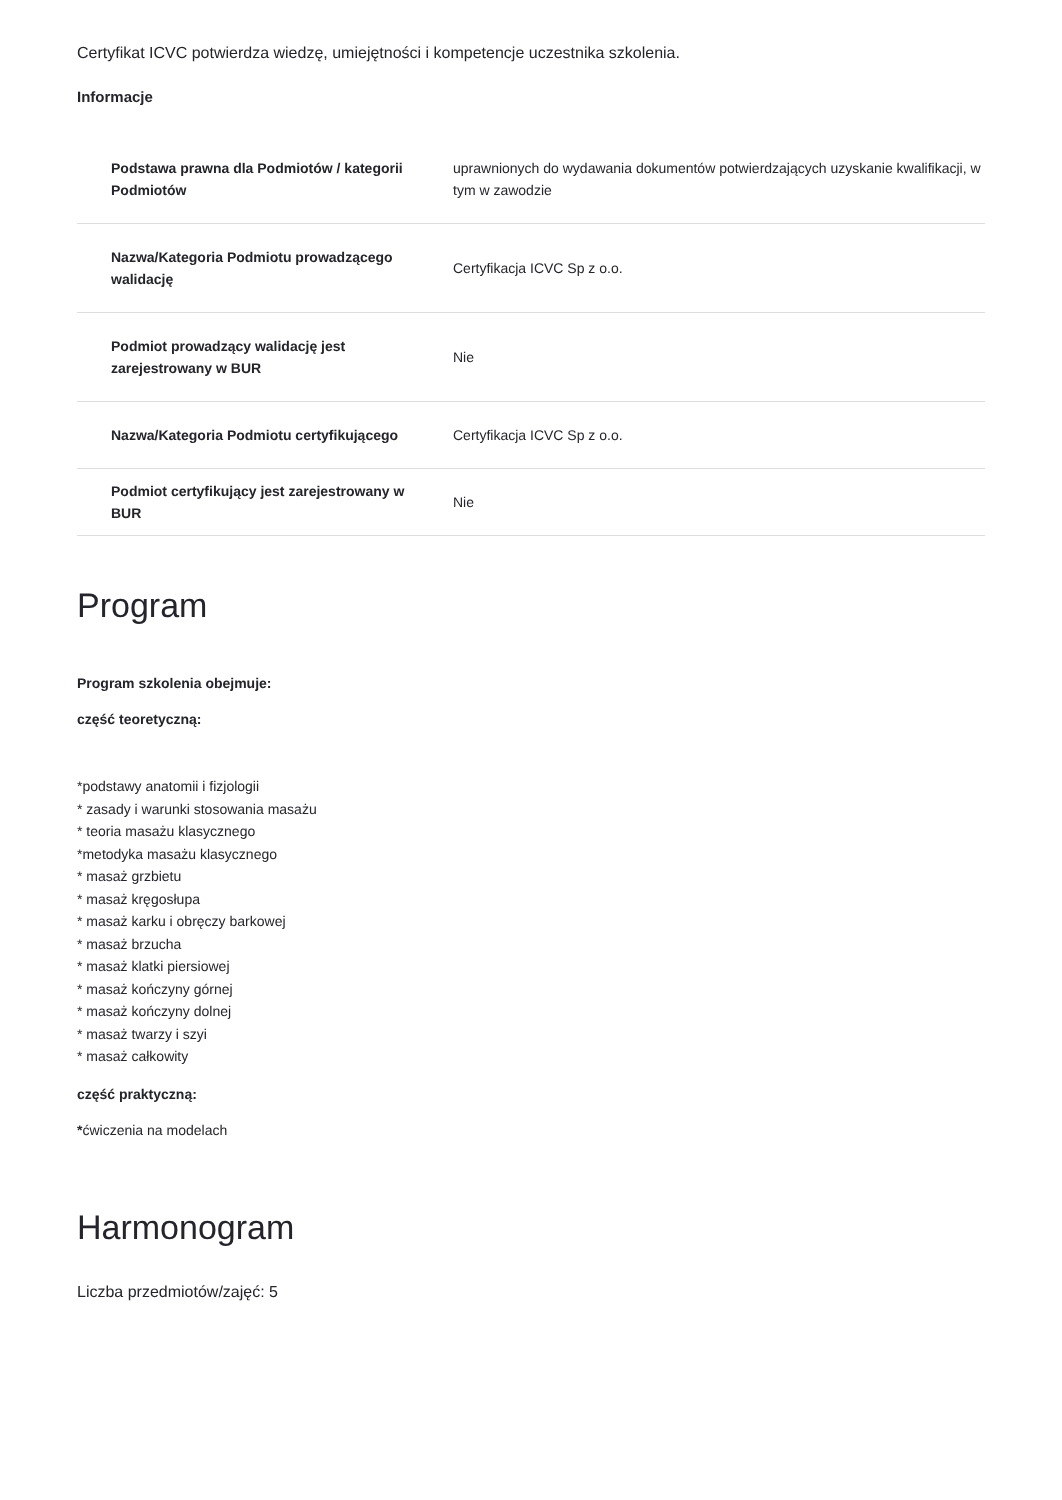Certyfikat ICVC potwierdza wiedzę, umiejętności i kompetencje uczestnika szkolenia.
Informacje
| Podstawa prawna dla Podmiotów / kategorii Podmiotów | uprawnionych do wydawania dokumentów potwierdzających uzyskanie kwalifikacji, w tym w zawodzie |
| Nazwa/Kategoria Podmiotu prowadzącego walidację | Certyfikacja ICVC Sp z o.o. |
| Podmiot prowadzący walidację jest zarejestrowany w BUR | Nie |
| Nazwa/Kategoria Podmiotu certyfikującego | Certyfikacja ICVC Sp z o.o. |
| Podmiot certyfikujący jest zarejestrowany w BUR | Nie |
Program
Program szkolenia obejmuje:
część teoretyczną:
*podstawy anatomii i fizjologii
* zasady i warunki stosowania masażu
* teoria masażu klasycznego
*metodyka masażu klasycznego
* masaż grzbietu
* masaż kręgosłupa
* masaż karku i obręczy barkowej
* masaż brzucha
* masaż klatki piersiowej
* masaż kończyny górnej
* masaż kończyny dolnej
* masaż twarzy i szyi
* masaż całkowity
część praktyczną:
*ćwiczenia na modelach
Harmonogram
Liczba przedmiotów/zajęć: 5